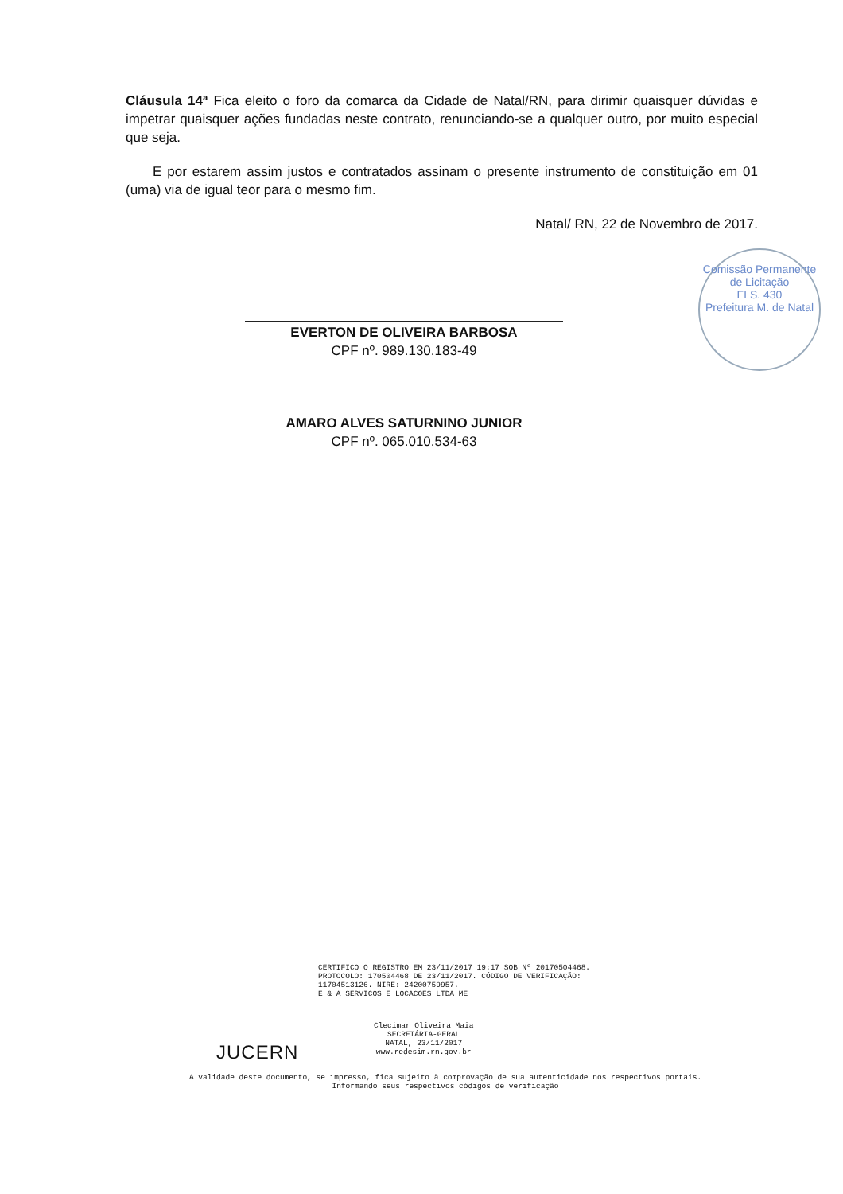Cláusula 14ª Fica eleito o foro da comarca da Cidade de Natal/RN, para dirimir quaisquer dúvidas e impetrar quaisquer ações fundadas neste contrato, renunciando-se a qualquer outro, por muito especial que seja.
E por estarem assim justos e contratados assinam o presente instrumento de constituição em 01 (uma) via de igual teor para o mesmo fim.
Natal/ RN, 22 de Novembro de 2017.
EVERTON DE OLIVEIRA BARBOSA
CPF nº. 989.130.183-49
AMARO ALVES SATURNINO JUNIOR
CPF nº. 065.010.534-63
Comissão Permanente de Licitação
FLS. 430
Prefeitura M. de Natal
CERTIFICO O REGISTRO EM 23/11/2017 19:17 SOB Nº 20170504468.
PROTOCOLO: 170504468 DE 23/11/2017. CÓDIGO DE VERIFICAÇÃO:
11704513126. NIRE: 24200759957.
E & A SERVICOS E LOCACOES LTDA ME
Clecimar Oliveira Maia
SECRETÁRIA-GERAL
NATAL, 23/11/2017
www.redesim.rn.gov.br
JUCERN
A validade deste documento, se impresso, fica sujeito à comprovação de sua autenticidade nos respectivos portais.
Informando seus respectivos códigos de verificação